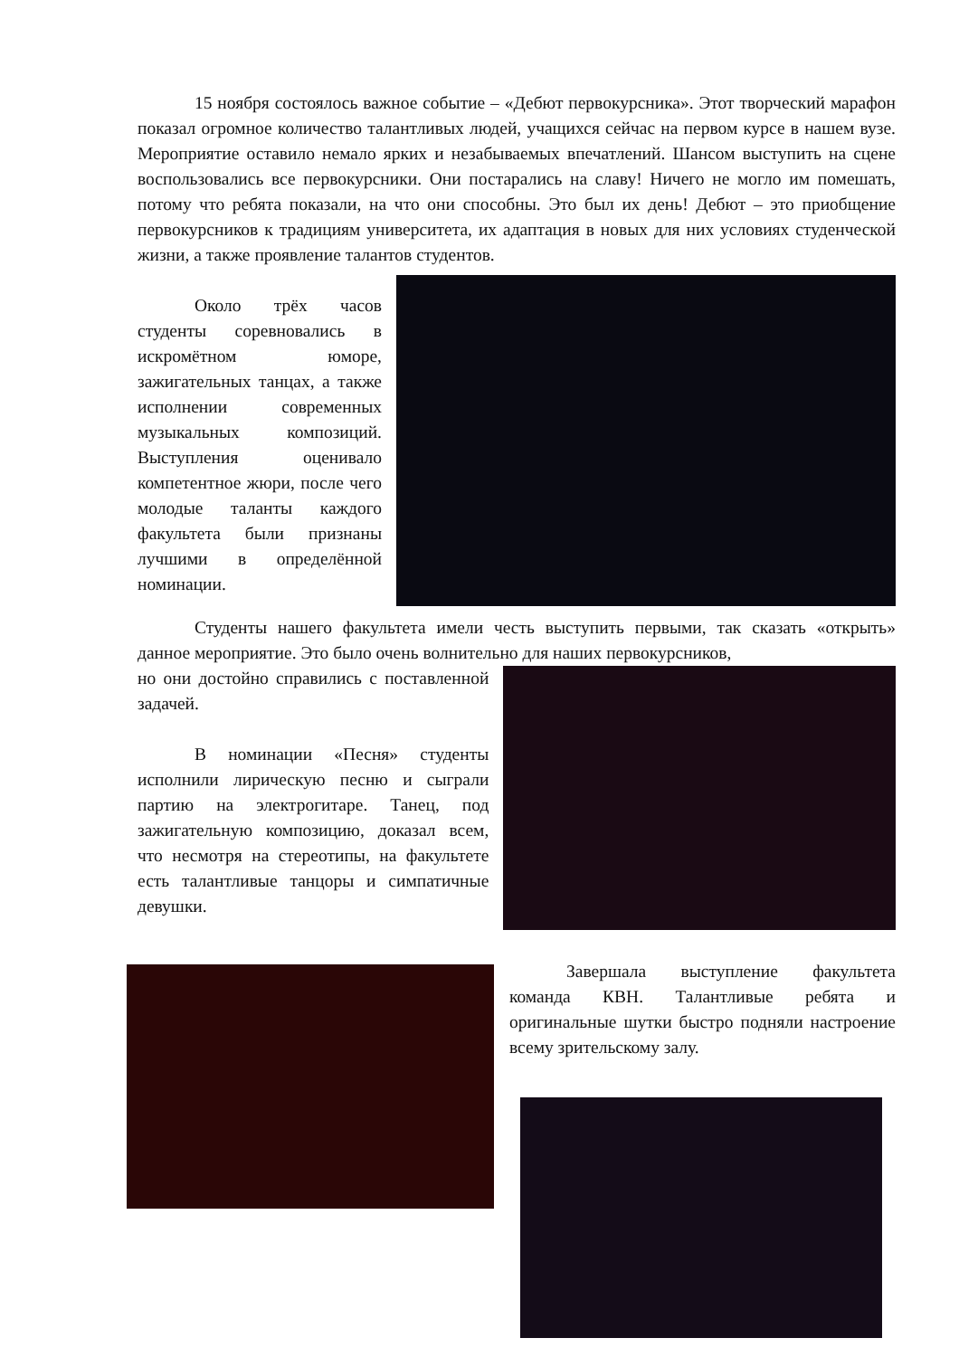15 ноября состоялось важное событие – «Дебют первокурсника». Этот творческий марафон показал огромное количество талантливых людей, учащихся сейчас на первом курсе в нашем вузе. Мероприятие оставило немало ярких и незабываемых впечатлений. Шансом выступить на сцене воспользовались все первокурсники. Они постарались на славу! Ничего не могло им помешать, потому что ребята показали, на что они способны. Это был их день! Дебют – это приобщение первокурсников к традициям университета, их адаптация в новых для них условиях студенческой жизни, а также проявление талантов студентов.
Около трёх часов студенты соревновались в искромётном юморе, зажигательных танцах, а также исполнении современных музыкальных композиций. Выступления оценивало компетентное жюри, после чего молодые таланты каждого факультета были признаны лучшими в определённой номинации.
Студенты нашего факультета имели честь выступить первыми, так сказать «открыть» данное мероприятие. Это было очень волнительно для наших первокурсников,
но они достойно справились с поставленной задачей.
В номинации «Песня» студенты исполнили лирическую песню и сыграли партию на электрогитаре. Танец, под зажигательную композицию, доказал всем, что несмотря на стереотипы, на факультете есть талантливые танцоры и симпатичные девушки.
Завершала выступление факультета команда КВН. Талантливые ребята и оригинальные шутки быстро подняли настроение всему зрительскому залу.